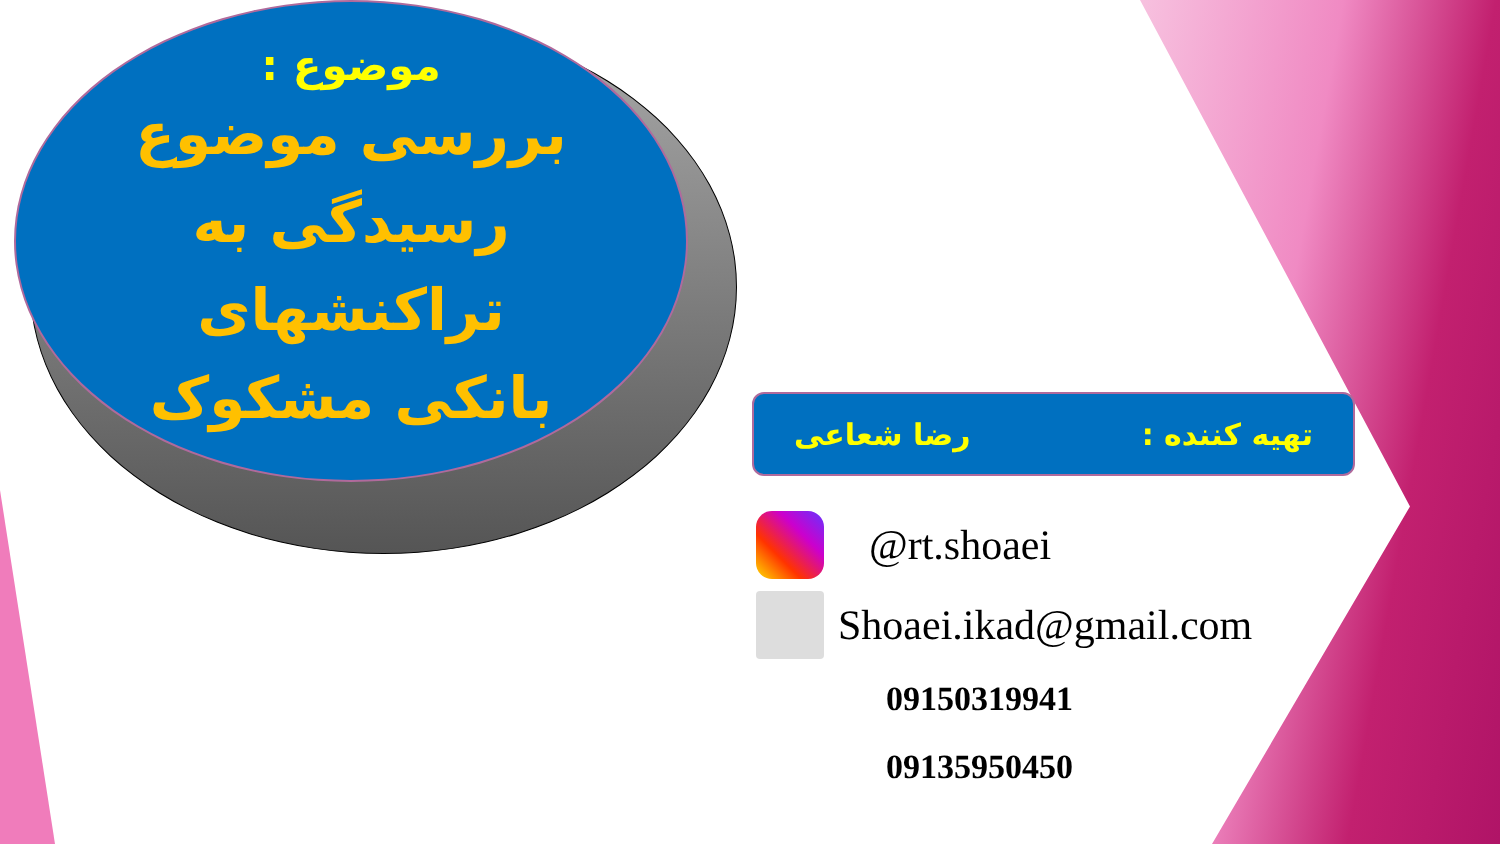موضوع :
بررسی موضوع رسیدگی به تراکنشهای بانکی مشکوک
تهیه کننده : رضا شعاعی
@rt.shoaei
Shoaei.ikad@gmail.com
09150319941
09135950450